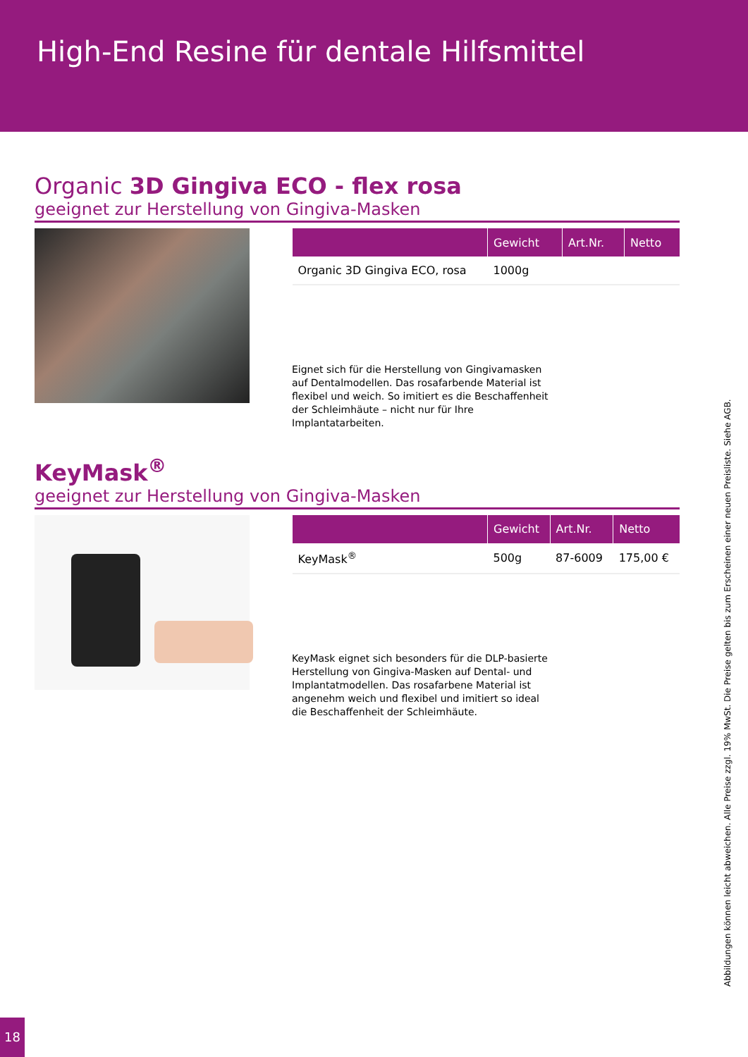High-End Resine für dentale Hilfsmittel
Organic 3D Gingiva ECO - flex rosa
geeignet zur Herstellung von Gingiva-Masken
| | Gewicht | Art.Nr. | Netto |
| --- | --- | --- | --- |
| Organic 3D Gingiva ECO, rosa | 1000g | | |
Eignet sich für die Herstellung von Gingivamasken auf Dentalmodellen. Das rosafarbende Material ist flexibel und weich. So imitiert es die Beschaffenheit der Schleimhäute – nicht nur für Ihre Implantatarbeiten.
KeyMask<sup>®</sup>
geeignet zur Herstellung von Gingiva-Masken
| | Gewicht | Art.Nr. | Netto |
| --- | --- | --- | --- |
| KeyMask<sup>®</sup> | 500g | 87-6009 | 175,00 € |
KeyMask eignet sich besonders für die DLP-basierte Herstellung von Gingiva-Masken auf Dental- und Implantatmodellen. Das rosafarbene Material ist angenehm weich und flexibel und imitiert so ideal die Beschaffenheit der Schleimhäute.
Abbildungen können leicht abweichen. Alle Preise zzgl. 19% MwSt. Die Preise gelten bis zum Erscheinen einer neuen Preisliste. Siehe AGB.
18